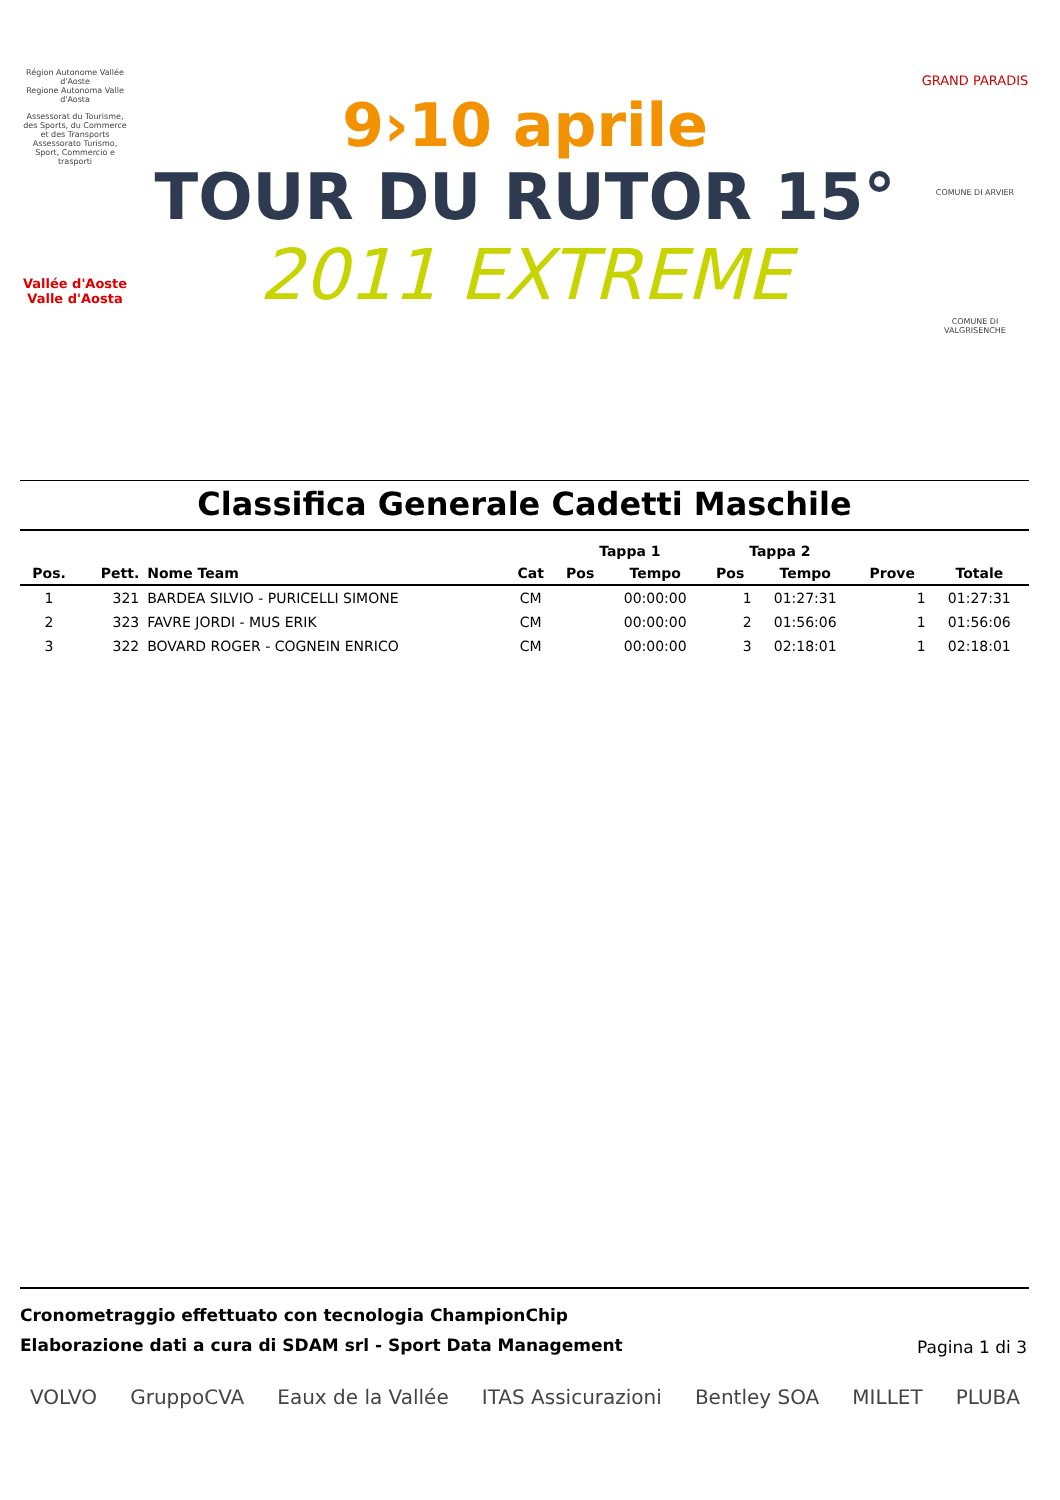Région Autonome Vallée d'Aoste
Regione Autonoma Valle d'Aosta
Assessorat du Tourisme, des Sports, du Commerce et des Transports
Assessorato Turismo, Sport, Commercio e trasporti
Vallée d'Aoste Valle d'Aosta
9›10 aprile
TOUR DU RUTOR 15°
2011 EXTREME
GRAND PARADIS
COMUNE DI ARVIER
COMUNE DI VALGRISENCHE
Classifica Generale Cadetti Maschile
| | | | | Tappa 1 | | Tappa 2 | | | |
| --- | --- | --- | --- | --- | --- | --- | --- | --- | --- |
| Pos. | Pett. | Nome Team | Cat | Pos | Tempo | Pos | Tempo | Prove | Totale |
| 1 | 321 | BARDEA SILVIO - PURICELLI SIMONE | CM | | 00:00:00 | 1 | 01:27:31 | 1 | 01:27:31 |
| 2 | 323 | FAVRE JORDI - MUS ERIK | CM | | 00:00:00 | 2 | 01:56:06 | 1 | 01:56:06 |
| 3 | 322 | BOVARD ROGER - COGNEIN ENRICO | CM | | 00:00:00 | 3 | 02:18:01 | 1 | 02:18:01 |
Cronometraggio effettuato con tecnologia ChampionChip
Elaborazione dati a cura di SDAM srl - Sport Data Management
Pagina 1 di 3
VOLVO GruppoCVA Eaux de la Vallée ITAS Assicurazioni Bentley SOA MILLET PLUBA